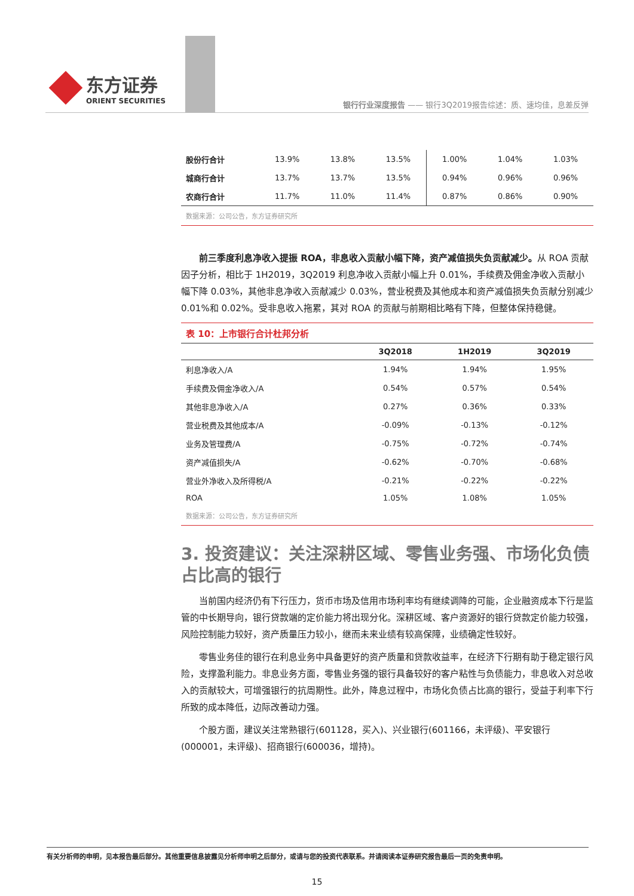东方证券
ORIENT SECURITIES
银行行业深度报告 —— 银行3Q2019报告综述：质、速均佳，息差反弹
| 股份行合计 | 13.9% | 13.8% | 13.5% | 1.00% | 1.04% | 1.03% |
| 城商行合计 | 13.7% | 13.7% | 13.5% | 0.94% | 0.96% | 0.96% |
| 农商行合计 | 11.7% | 11.0% | 11.4% | 0.87% | 0.86% | 0.90% |
数据来源：公司公告，东方证券研究所
前三季度利息净收入提振 ROA，非息收入贡献小幅下降，资产减值损失负贡献减少。从 ROA 贡献因子分析，相比于 1H2019，3Q2019 利息净收入贡献小幅上升 0.01%，手续费及佣金净收入贡献小幅下降 0.03%，其他非息净收入贡献减少 0.03%，营业税费及其他成本和资产减值损失负贡献分别减少 0.01%和 0.02%。受非息收入拖累，其对 ROA 的贡献与前期相比略有下降，但整体保持稳健。
表 10：上市银行合计杜邦分析
| | 3Q2018 | 1H2019 | 3Q2019 |
| --- | --- | --- | --- |
| 利息净收入/A | 1.94% | 1.94% | 1.95% |
| 手续费及佣金净收入/A | 0.54% | 0.57% | 0.54% |
| 其他非息净收入/A | 0.27% | 0.36% | 0.33% |
| 营业税费及其他成本/A | -0.09% | -0.13% | -0.12% |
| 业务及管理费/A | -0.75% | -0.72% | -0.74% |
| 资产减值损失/A | -0.62% | -0.70% | -0.68% |
| 营业外净收入及所得税/A | -0.21% | -0.22% | -0.22% |
| ROA | 1.05% | 1.08% | 1.05% |
数据来源：公司公告，东方证券研究所
3. 投资建议：关注深耕区域、零售业务强、市场化负债占比高的银行
当前国内经济仍有下行压力，货币市场及信用市场利率均有继续调降的可能，企业融资成本下行是监管的中长期导向，银行贷款端的定价能力将出现分化。深耕区域、客户资源好的银行贷款定价能力较强，风险控制能力较好，资产质量压力较小，继而未来业绩有较高保障，业绩确定性较好。
零售业务佳的银行在利息业务中具备更好的资产质量和贷款收益率，在经济下行期有助于稳定银行风险，支撑盈利能力。非息业务方面，零售业务强的银行具备较好的客户粘性与负债能力，非息收入对总收入的贡献较大，可增强银行的抗周期性。此外，降息过程中，市场化负债占比高的银行，受益于利率下行所致的成本降低，边际改善动力强。
个股方面，建议关注常熟银行(601128，买入)、兴业银行(601166，未评级)、平安银行(000001，未评级)、招商银行(600036，增持)。
有关分析师的申明，见本报告最后部分。其他重要信息披露见分析师申明之后部分，或请与您的投资代表联系。并请阅读本证券研究报告最后一页的免责申明。
15